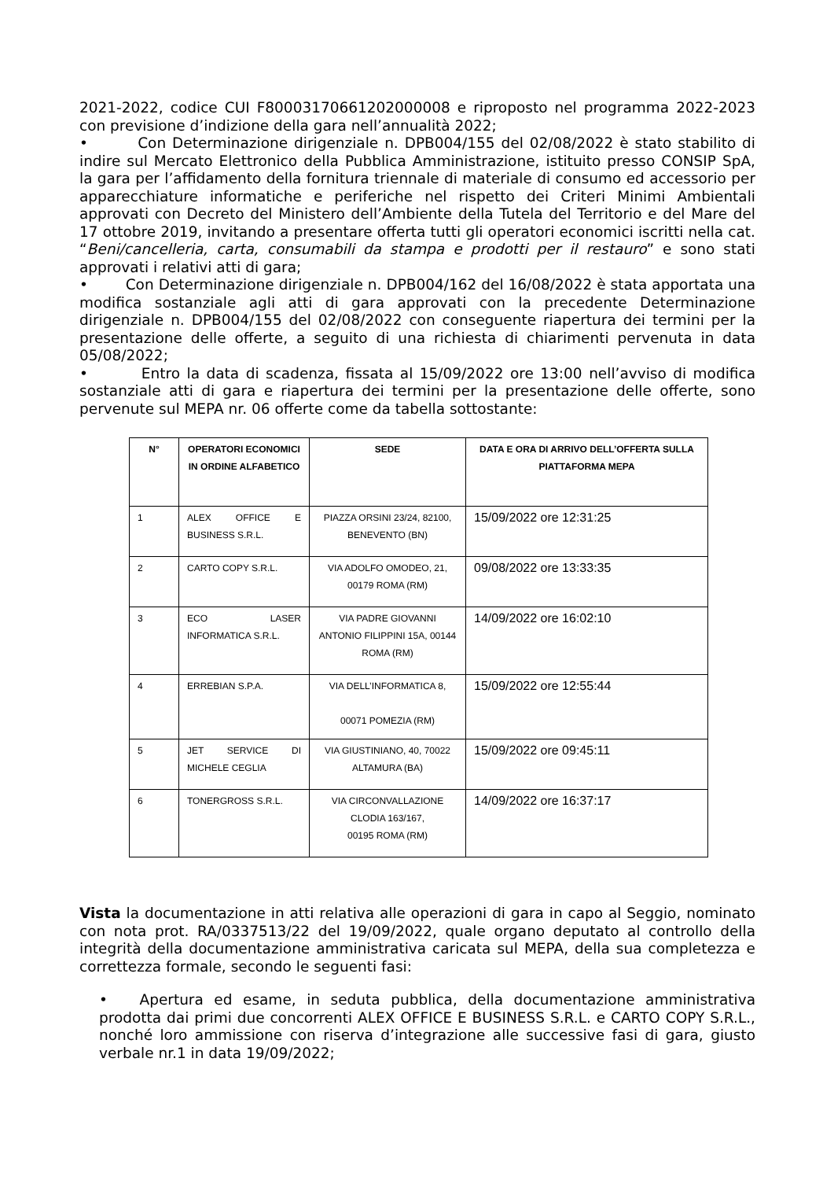2021-2022, codice CUI F80003170661202000008 e riproposto nel programma 2022-2023 con previsione d’indizione della gara nell’annualità 2022;
• Con Determinazione dirigenziale n. DPB004/155 del 02/08/2022 è stato stabilito di indire sul Mercato Elettronico della Pubblica Amministrazione, istituito presso CONSIP SpA, la gara per l’affidamento della fornitura triennale di materiale di consumo ed accessorio per apparecchiature informatiche e periferiche nel rispetto dei Criteri Minimi Ambientali approvati con Decreto del Ministero dell’Ambiente della Tutela del Territorio e del Mare del 17 ottobre 2019, invitando a presentare offerta tutti gli operatori economici iscritti nella cat. “Beni/cancelleria, carta, consumabili da stampa e prodotti per il restauro” e sono stati approvati i relativi atti di gara;
• Con Determinazione dirigenziale n. DPB004/162 del 16/08/2022 è stata apportata una modifica sostanziale agli atti di gara approvati con la precedente Determinazione dirigenziale n. DPB004/155 del 02/08/2022 con conseguente riapertura dei termini per la presentazione delle offerte, a seguito di una richiesta di chiarimenti pervenuta in data 05/08/2022;
• Entro la data di scadenza, fissata al 15/09/2022 ore 13:00 nell’avviso di modifica sostanziale atti di gara e riapertura dei termini per la presentazione delle offerte, sono pervenute sul MEPA nr. 06 offerte come da tabella sottostante:
| N° | OPERATORI ECONOMICI IN ORDINE ALFABETICO | SEDE | DATA E ORA DI ARRIVO DELL’OFFERTA SULLA PIATTAFORMA MEPA |
| --- | --- | --- | --- |
| 1 | ALEX OFFICE E BUSINESS S.R.L. | PIAZZA ORSINI 23/24, 82100, BENEVENTO (BN) | 15/09/2022 ore 12:31:25 |
| 2 | CARTO COPY S.R.L. | VIA ADOLFO OMODEO, 21, 00179 ROMA (RM) | 09/08/2022 ore 13:33:35 |
| 3 | ECO LASER INFORMATICA S.R.L. | VIA PADRE GIOVANNI ANTONIO FILIPPINI 15A, 00144 ROMA (RM) | 14/09/2022 ore 16:02:10 |
| 4 | ERREBIAN S.P.A. | VIA DELL’INFORMATICA 8, 00071 POMEZIA (RM) | 15/09/2022 ore 12:55:44 |
| 5 | JET SERVICE DI MICHELE CEGLIA | VIA GIUSTINIANO, 40, 70022 ALTAMURA (BA) | 15/09/2022 ore 09:45:11 |
| 6 | TONERGROSS S.R.L. | VIA CIRCONVALLAZIONE CLODIA 163/167, 00195 ROMA (RM) | 14/09/2022 ore 16:37:17 |
Vista la documentazione in atti relativa alle operazioni di gara in capo al Seggio, nominato con nota prot. RA/0337513/22 del 19/09/2022, quale organo deputato al controllo della integrità della documentazione amministrativa caricata sul MEPA, della sua completezza e correttezza formale, secondo le seguenti fasi:
• Apertura ed esame, in seduta pubblica, della documentazione amministrativa prodotta dai primi due concorrenti ALEX OFFICE E BUSINESS S.R.L. e CARTO COPY S.R.L., nonché loro ammissione con riserva d’integrazione alle successive fasi di gara, giusto verbale nr.1 in data 19/09/2022;